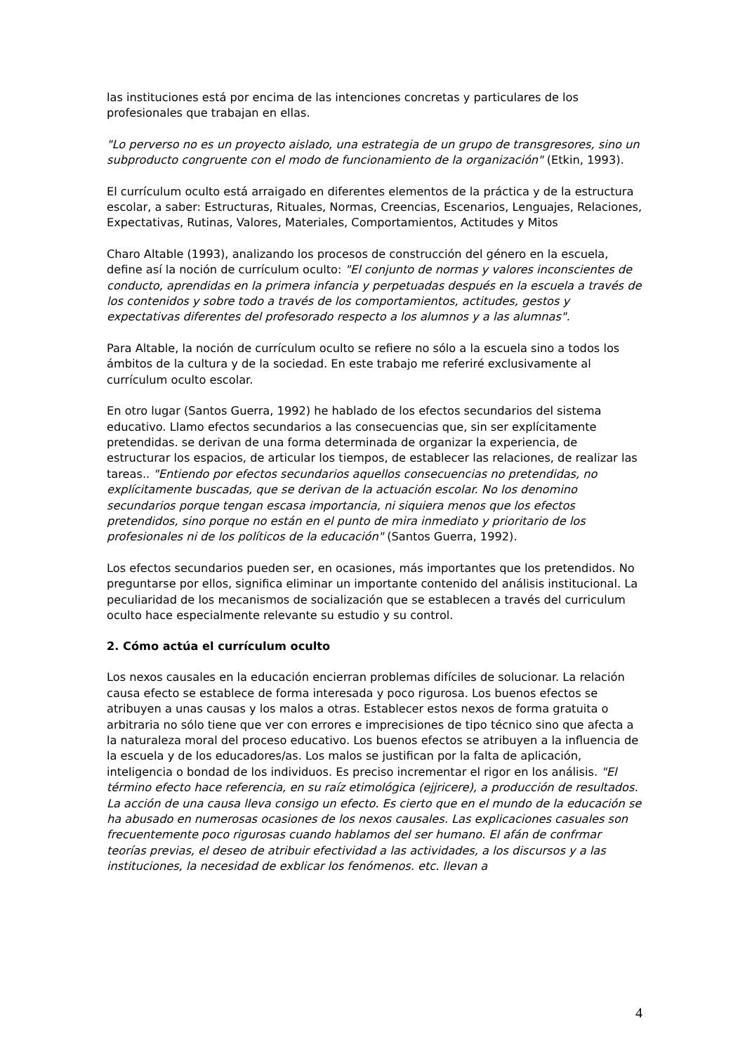las instituciones está por encima de las intenciones concretas y particulares de los profesionales que trabajan en ellas.
"Lo perverso no es un proyecto aislado, una estrategia de un grupo de transgresores, sino un subproducto congruente con el modo de funcionamiento de la organización" (Etkin, 1993).
El currículum oculto está arraigado en diferentes elementos de la práctica y de la estructura escolar, a saber: Estructuras, Rituales, Normas, Creencias, Escenarios, Lenguajes, Relaciones, Expectativas, Rutinas, Valores, Materiales, Comportamientos, Actitudes y Mitos
Charo Altable (1993), analizando los procesos de construcción del género en la escuela, define así la noción de currículum oculto: "El conjunto de normas y valores inconscientes de conducto, aprendidas en la primera infancia y perpetuadas después en la escuela a través de los contenidos y sobre todo a través de los comportamientos, actitudes, gestos y expectativas diferentes del profesorado respecto a los alumnos y a las alumnas".
Para Altable, la noción de currículum oculto se refiere no sólo a la escuela sino a todos los ámbitos de la cultura y de la sociedad. En este trabajo me referiré exclusivamente al currículum oculto escolar.
En otro lugar (Santos Guerra, 1992) he hablado de los efectos secundarios del sistema educativo. Llamo efectos secundarios a las consecuencias que, sin ser explícitamente pretendidas. se derivan de una forma determinada de organizar la experiencia, de estructurar los espacios, de articular los tiempos, de establecer las relaciones, de realizar las tareas.. "Entiendo por efectos secundarios aquellos consecuencias no pretendidas, no explícitamente buscadas, que se derivan de la actuación escolar. No los denomino secundarios porque tengan escasa importancia, ni siquiera menos que los efectos pretendidos, sino porque no están en el punto de mira inmediato y prioritario de los profesionales ni de los políticos de la educación" (Santos Guerra, 1992).
Los efectos secundarios pueden ser, en ocasiones, más importantes que los pretendidos. No preguntarse por ellos, significa eliminar un importante contenido del análisis institucional. La peculiaridad de los mecanismos de socialización que se establecen a través del curriculum oculto hace especialmente relevante su estudio y su control.
2. Cómo actúa el currículum oculto
Los nexos causales en la educación encierran problemas difíciles de solucionar. La relación causa efecto se establece de forma interesada y poco rigurosa. Los buenos efectos se atribuyen a unas causas y los malos a otras. Establecer estos nexos de forma gratuita o arbitraria no sólo tiene que ver con errores e imprecisiones de tipo técnico sino que afecta a la naturaleza moral del proceso educativo. Los buenos efectos se atribuyen a la influencia de la escuela y de los educadores/as. Los malos se justifican por la falta de aplicación, inteligencia o bondad de los individuos. Es preciso incrementar el rigor en los análisis. "El término efecto hace referencia, en su raíz etimológica (ejjricere), a producción de resultados. La acción de una causa lleva consigo un efecto. Es cierto que en el mundo de la educación se ha abusado en numerosas ocasiones de los nexos causales. Las explicaciones casuales son frecuentemente poco rigurosas cuando hablamos del ser humano. El afán de confrmar teorías previas, el deseo de atribuir efectividad a las actividades, a los discursos y a las instituciones, la necesidad de exblicar los fenómenos. etc. llevan a
4